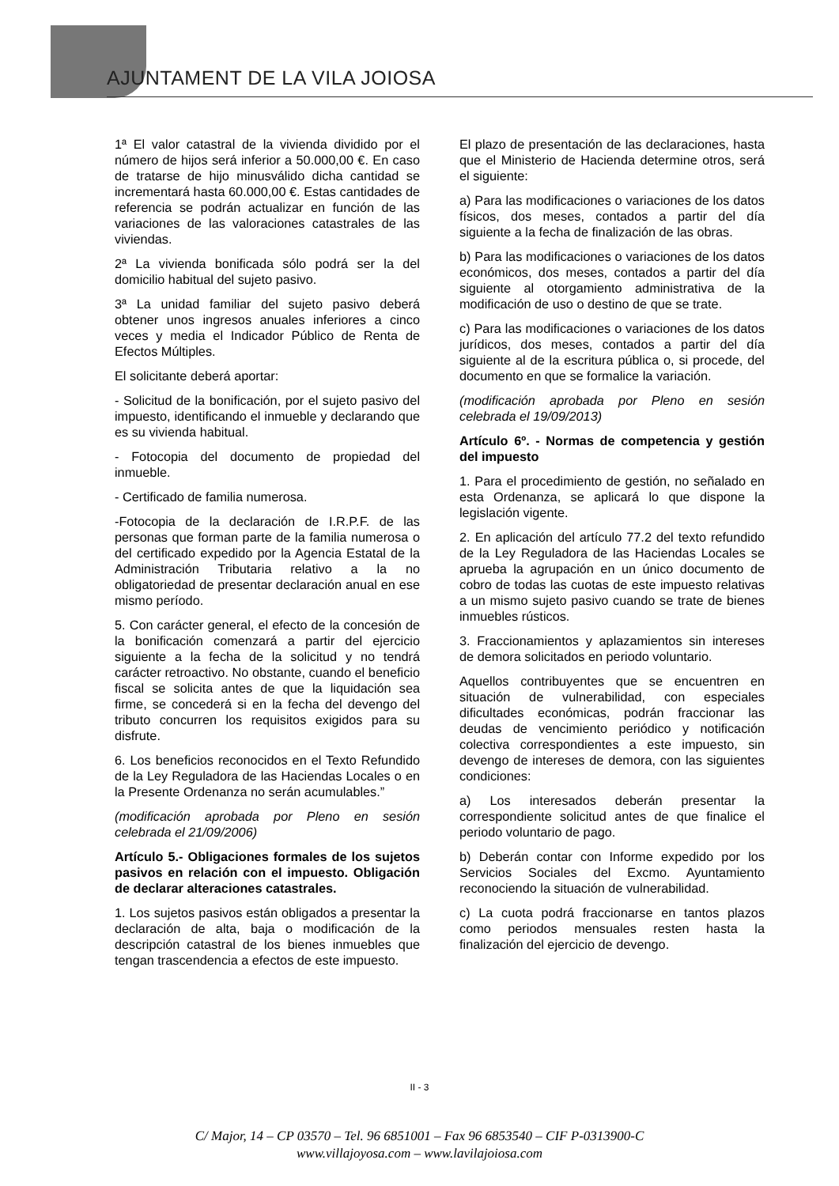AJUNTAMENT DE LA VILA JOIOSA
1ª El valor catastral de la vivienda dividido por el número de hijos será inferior a 50.000,00 €. En caso de tratarse de hijo minusválido dicha cantidad se incrementará hasta 60.000,00 €. Estas cantidades de referencia se podrán actualizar en función de las variaciones de las valoraciones catastrales de las viviendas.
2ª La vivienda bonificada sólo podrá ser la del domicilio habitual del sujeto pasivo.
3ª La unidad familiar del sujeto pasivo deberá obtener unos ingresos anuales inferiores a cinco veces y media el Indicador Público de Renta de Efectos Múltiples.
El solicitante deberá aportar:
- Solicitud de la bonificación, por el sujeto pasivo del impuesto, identificando el inmueble y declarando que es su vivienda habitual.
- Fotocopia del documento de propiedad del inmueble.
- Certificado de familia numerosa.
-Fotocopia de la declaración de I.R.P.F. de las personas que forman parte de la familia numerosa o del certificado expedido por la Agencia Estatal de la Administración Tributaria relativo a la no obligatoriedad de presentar declaración anual en ese mismo período.
5. Con carácter general, el efecto de la concesión de la bonificación comenzará a partir del ejercicio siguiente a la fecha de la solicitud y no tendrá carácter retroactivo. No obstante, cuando el beneficio fiscal se solicita antes de que la liquidación sea firme, se concederá si en la fecha del devengo del tributo concurren los requisitos exigidos para su disfrute.
6. Los beneficios reconocidos en el Texto Refundido de la Ley Reguladora de las Haciendas Locales o en la Presente Ordenanza no serán acumulables.”
(modificación aprobada por Pleno en sesión celebrada el 21/09/2006)
Artículo 5.- Obligaciones formales de los sujetos pasivos en relación con el impuesto. Obligación de declarar alteraciones catastrales.
1. Los sujetos pasivos están obligados a presentar la declaración de alta, baja o modificación de la descripción catastral de los bienes inmuebles que tengan trascendencia a efectos de este impuesto.
El plazo de presentación de las declaraciones, hasta que el Ministerio de Hacienda determine otros, será el siguiente:
a) Para las modificaciones o variaciones de los datos físicos, dos meses, contados a partir del día siguiente a la fecha de finalización de las obras.
b) Para las modificaciones o variaciones de los datos económicos, dos meses, contados a partir del día siguiente al otorgamiento administrativa de la modificación de uso o destino de que se trate.
c) Para las modificaciones o variaciones de los datos jurídicos, dos meses, contados a partir del día siguiente al de la escritura pública o, si procede, del documento en que se formalice la variación.
(modificación aprobada por Pleno en sesión celebrada el 19/09/2013)
Artículo 6º. - Normas de competencia y gestión del impuesto
1. Para el procedimiento de gestión, no señalado en esta Ordenanza, se aplicará lo que dispone la legislación vigente.
2. En aplicación del artículo 77.2 del texto refundido de la Ley Reguladora de las Haciendas Locales se aprueba la agrupación en un único documento de cobro de todas las cuotas de este impuesto relativas a un mismo sujeto pasivo cuando se trate de bienes inmuebles rústicos.
3. Fraccionamientos y aplazamientos sin intereses de demora solicitados en periodo voluntario.
Aquellos contribuyentes que se encuentren en situación de vulnerabilidad, con especiales dificultades económicas, podrán fraccionar las deudas de vencimiento periódico y notificación colectiva correspondientes a este impuesto, sin devengo de intereses de demora, con las siguientes condiciones:
a) Los interesados deberán presentar la correspondiente solicitud antes de que finalice el periodo voluntario de pago.
b) Deberán contar con Informe expedido por los Servicios Sociales del Excmo. Ayuntamiento reconociendo la situación de vulnerabilidad.
c) La cuota podrá fraccionarse en tantos plazos como periodos mensuales resten hasta la finalización del ejercicio de devengo.
II - 3
C/ Major, 14 – CP 03570 – Tel. 96 6851001 – Fax 96 6853540 – CIF P-0313900-C
www.villajoyosa.com – www.lavilajoiosa.com